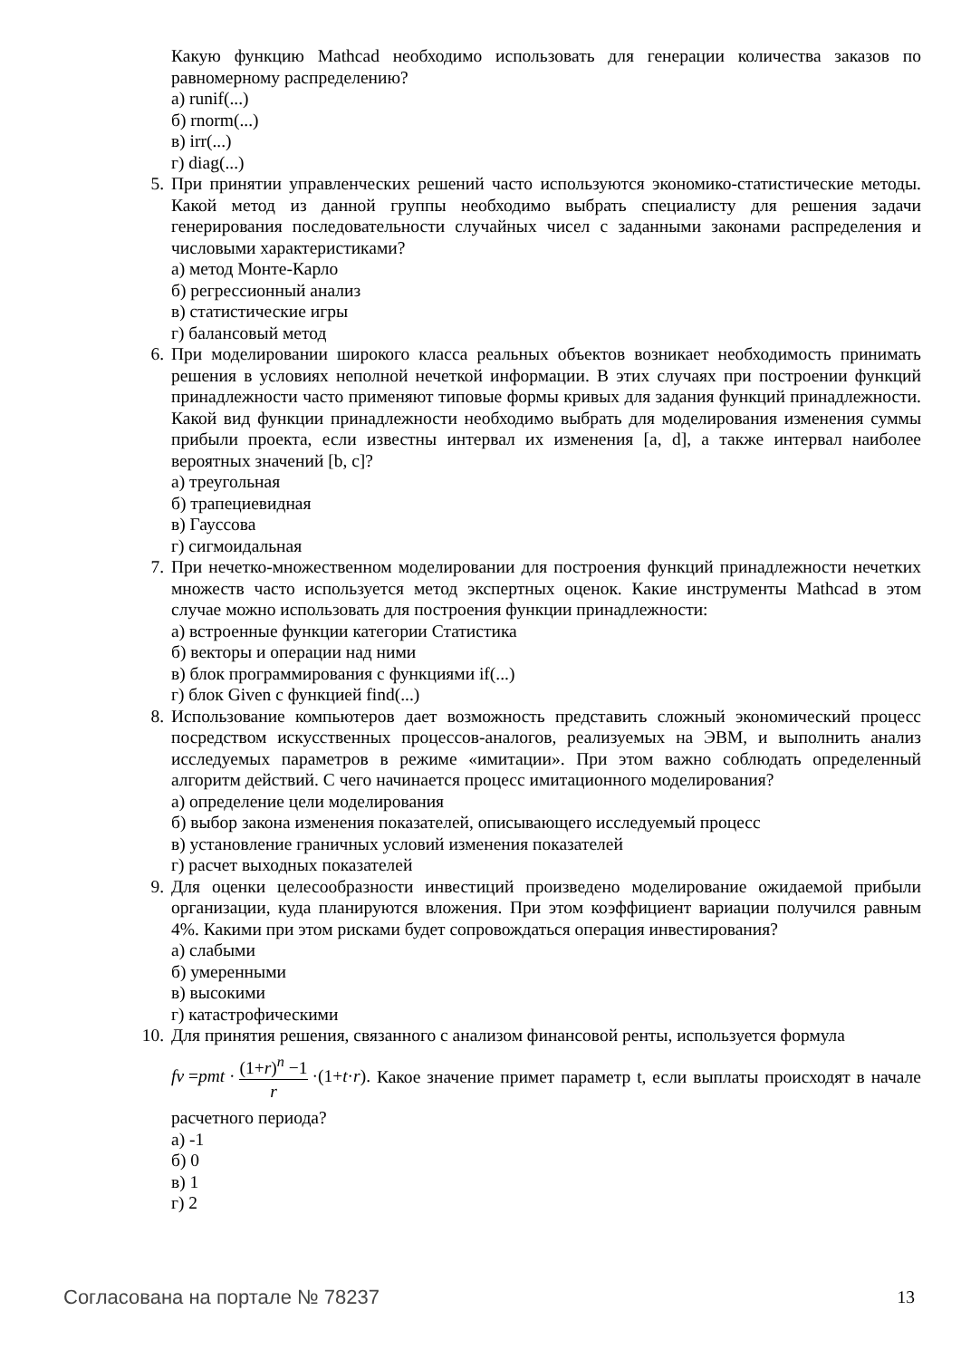Какую функцию Mathcad необходимо использовать для генерации количества заказов по равномерному распределению?
а) runif(...)
б) rnorm(...)
в) irr(...)
г) diag(...)
5. При принятии управленческих решений часто используются экономико-статистические методы. Какой метод из данной группы необходимо выбрать специалисту для решения задачи генерирования последовательности случайных чисел с заданными законами распределения и числовыми характеристиками?
а) метод Монте-Карло
б) регрессионный анализ
в) статистические игры
г) балансовый метод
6. При моделировании широкого класса реальных объектов возникает необходимость принимать решения в условиях неполной нечеткой информации. В этих случаях при построении функций принадлежности часто применяют типовые формы кривых для задания функций принадлежности. Какой вид функции принадлежности необходимо выбрать для моделирования изменения суммы прибыли проекта, если известны интервал их изменения [a, d], а также интервал наиболее вероятных значений [b, c]?
а) треугольная
б) трапециевидная
в) Гауссова
г) сигмоидальная
7. При нечетко-множественном моделировании для построения функций принадлежности нечетких множеств часто используется метод экспертных оценок. Какие инструменты Mathcad в этом случае можно использовать для построения функции принадлежности:
а) встроенные функции категории Статистика
б) векторы и операции над ними
в) блок программирования с функциями if(...)
г) блок Given с функцией find(...)
8. Использование компьютеров дает возможность представить сложный экономический процесс посредством искусственных процессов-аналогов, реализуемых на ЭВМ, и выполнить анализ исследуемых параметров в режиме «имитации». При этом важно соблюдать определенный алгоритм действий. С чего начинается процесс имитационного моделирования?
а) определение цели моделирования
б) выбор закона изменения показателей, описывающего исследуемый процесс
в) установление граничных условий изменения показателей
г) расчет выходных показателей
9. Для оценки целесообразности инвестиций произведено моделирование ожидаемой прибыли организации, куда планируются вложения. При этом коэффициент вариации получился равным 4%. Какими при этом рисками будет сопровождаться операция инвестирования?
а) слабыми
б) умеренными
в) высокими
г) катастрофическими
10. Для принятия решения, связанного с анализом финансовой ренты, используется формула
fv = pmt · (1+r)<sup>n</sup> −1 r ·(1+ t · r). Какое значение примет параметр t, если выплаты происходят в начале расчетного периода?
а) -1
б) 0
в) 1
г) 2
Согласована на портале № 78237 13